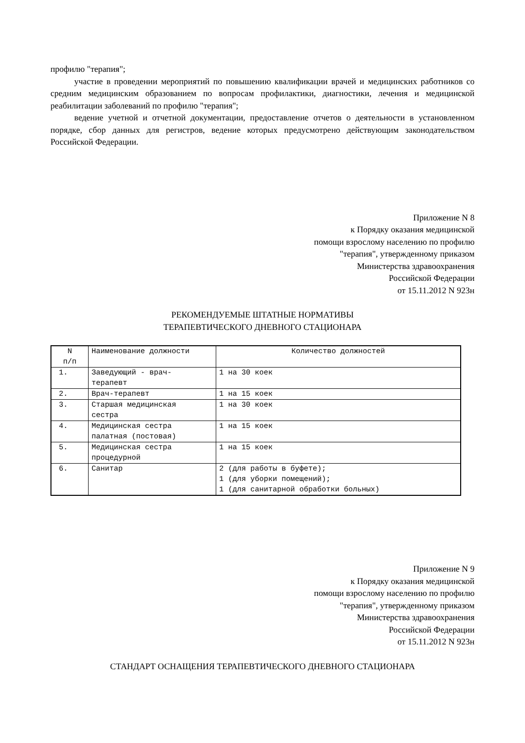профилю "терапия";
участие в проведении мероприятий по повышению квалификации врачей и медицинских работников со средним медицинским образованием по вопросам профилактики, диагностики, лечения и медицинской реабилитации заболеваний по профилю "терапия";
ведение учетной и отчетной документации, предоставление отчетов о деятельности в установленном порядке, сбор данных для регистров, ведение которых предусмотрено действующим законодательством Российской Федерации.
Приложение N 8
к Порядку оказания медицинской
помощи взрослому населению по профилю
"терапия", утвержденному приказом
Министерства здравоохранения
Российской Федерации
от 15.11.2012 N 923н
РЕКОМЕНДУЕМЫЕ ШТАТНЫЕ НОРМАТИВЫ
ТЕРАПЕВТИЧЕСКОГО ДНЕВНОГО СТАЦИОНАРА
| N п/п | Наименование должности | Количество должностей |
| 1. | Заведующий - врач- терапевт | 1 на 30 коек |
| 2. | Врач-терапевт | 1 на 15 коек |
| 3. | Старшая медицинская сестра | 1 на 30 коек |
| 4. | Медицинская сестра палатная (постовая) | 1 на 15 коек |
| 5. | Медицинская сестра процедурной | 1 на 15 коек |
| 6. | Санитар | 2 (для работы в буфете); 1 (для уборки помещений); 1 (для санитарной обработки больных) |
Приложение N 9
к Порядку оказания медицинской
помощи взрослому населению по профилю
"терапия", утвержденному приказом
Министерства здравоохранения
Российской Федерации
от 15.11.2012 N 923н
СТАНДАРТ ОСНАЩЕНИЯ ТЕРАПЕВТИЧЕСКОГО ДНЕВНОГО СТАЦИОНАРА